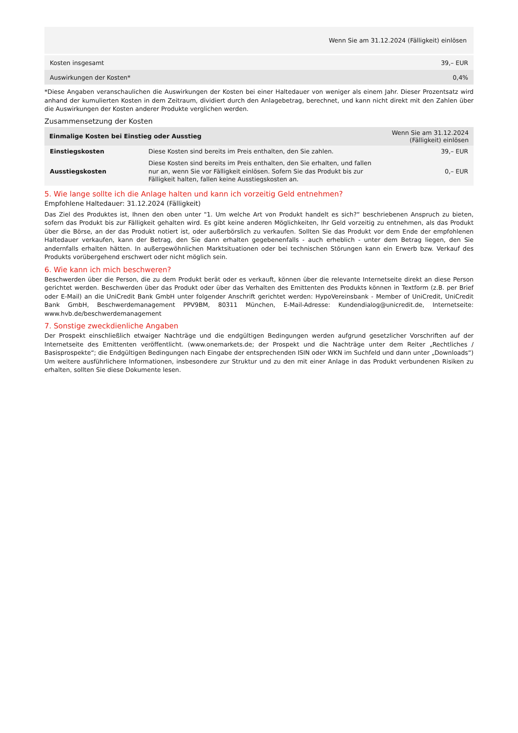| Wenn Sie am 31.12.2024 (Fälligkeit) einlösen | |
| --- | --- |
| Kosten insgesamt | 39,– EUR |
| Auswirkungen der Kosten* | 0,4% |
*Diese Angaben veranschaulichen die Auswirkungen der Kosten bei einer Haltedauer von weniger als einem Jahr. Dieser Prozentsatz wird anhand der kumulierten Kosten in dem Zeitraum, dividiert durch den Anlagebetrag, berechnet, und kann nicht direkt mit den Zahlen über die Auswirkungen der Kosten anderer Produkte verglichen werden.
Zusammensetzung der Kosten
| Einmalige Kosten bei Einstieg oder Ausstieg | | Wenn Sie am 31.12.2024 (Fälligkeit) einlösen |
| --- | --- | --- |
| Einstiegskosten | Diese Kosten sind bereits im Preis enthalten, den Sie zahlen. | 39,– EUR |
| Ausstiegskosten | Diese Kosten sind bereits im Preis enthalten, den Sie erhalten, und fallen nur an, wenn Sie vor Fälligkeit einlösen. Sofern Sie das Produkt bis zur Fälligkeit halten, fallen keine Ausstiegskosten an. | 0,– EUR |
5. Wie lange sollte ich die Anlage halten und kann ich vorzeitig Geld entnehmen?
Empfohlene Haltedauer: 31.12.2024 (Fälligkeit)
Das Ziel des Produktes ist, Ihnen den oben unter "1. Um welche Art von Produkt handelt es sich?“ beschriebenen Anspruch zu bieten, sofern das Produkt bis zur Fälligkeit gehalten wird. Es gibt keine anderen Möglichkeiten, Ihr Geld vorzeitig zu entnehmen, als das Produkt über die Börse, an der das Produkt notiert ist, oder außerbörslich zu verkaufen. Sollten Sie das Produkt vor dem Ende der empfohlenen Haltedauer verkaufen, kann der Betrag, den Sie dann erhalten gegebenenfalls - auch erheblich - unter dem Betrag liegen, den Sie andernfalls erhalten hätten. In außergewöhnlichen Marktsituationen oder bei technischen Störungen kann ein Erwerb bzw. Verkauf des Produkts vorübergehend erschwert oder nicht möglich sein.
6. Wie kann ich mich beschweren?
Beschwerden über die Person, die zu dem Produkt berät oder es verkauft, können über die relevante Internetseite direkt an diese Person gerichtet werden. Beschwerden über das Produkt oder über das Verhalten des Emittenten des Produkts können in Textform (z.B. per Brief oder E-Mail) an die UniCredit Bank GmbH unter folgender Anschrift gerichtet werden: HypoVereinsbank - Member of UniCredit, UniCredit Bank GmbH, Beschwerdemanagement PPV9BM, 80311 München, E-Mail-Adresse: Kundendialog@unicredit.de, Internetseite: www.hvb.de/beschwerdemanagement
7. Sonstige zweckdienliche Angaben
Der Prospekt einschließlich etwaiger Nachträge und die endgültigen Bedingungen werden aufgrund gesetzlicher Vorschriften auf der Internetseite des Emittenten veröffentlicht. (www.onemarkets.de; der Prospekt und die Nachträge unter dem Reiter „Rechtliches / Basisprospekte“; die Endgültigen Bedingungen nach Eingabe der entsprechenden ISIN oder WKN im Suchfeld und dann unter „Downloads“) Um weitere ausführlichere Informationen, insbesondere zur Struktur und zu den mit einer Anlage in das Produkt verbundenen Risiken zu erhalten, sollten Sie diese Dokumente lesen.